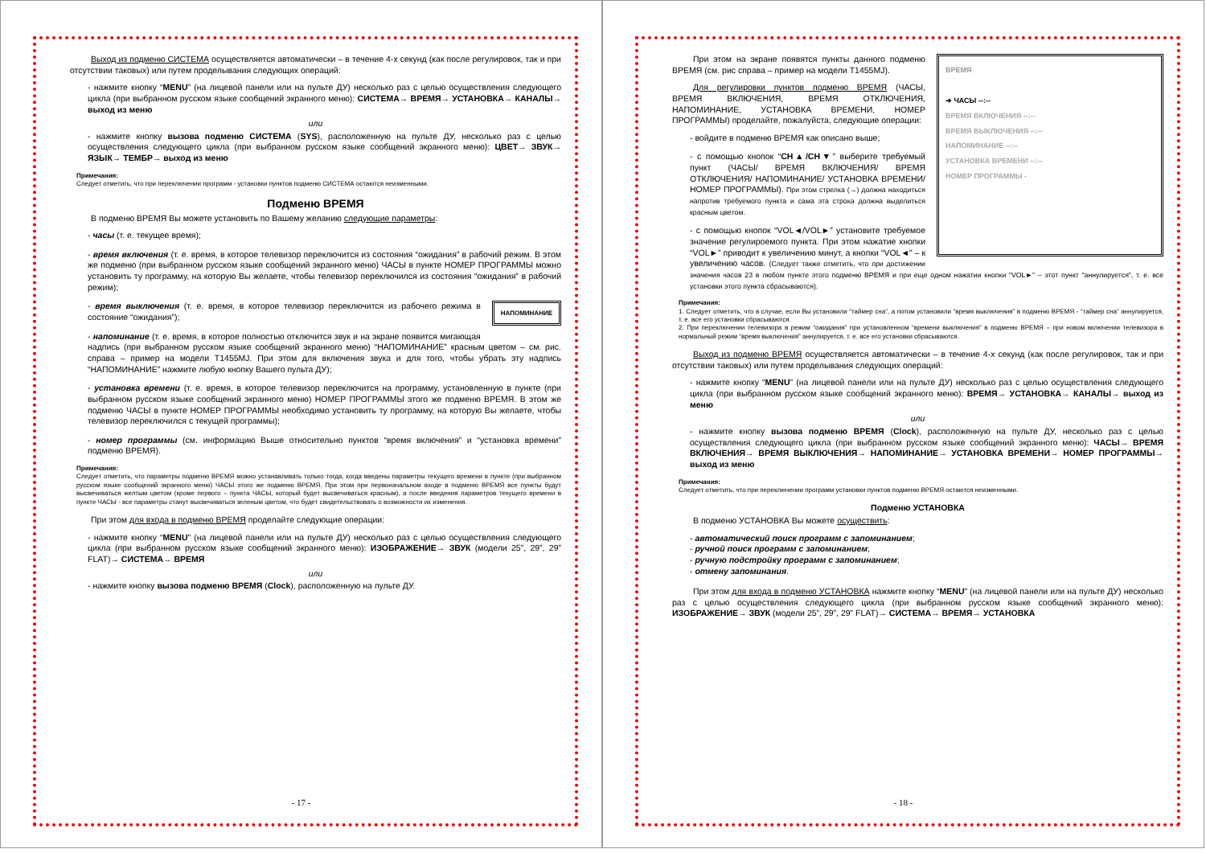Выход из подменю СИСТЕМА осуществляется автоматически – в течение 4-х секунд (как после регулировок, так и при отсутствии таковых) или путем проделывания следующих операций:
- нажмите кнопку “MENU” (на лицевой панели или на пульте ДУ) несколько раз с целью осуществления следующего цикла (при выбранном русском языке сообщений экранного меню): СИСТЕМА→ ВРЕМЯ→ УСТАНОВКА→ КАНАЛЫ→ выход из меню
или
- нажмите кнопку вызова подменю СИСТЕМА (SYS), расположенную на пульте ДУ, несколько раз с целью осуществления следующего цикла (при выбранном русском языке сообщений экранного меню): ЦВЕТ→ ЗВУК→ ЯЗЫК→ ТЕМБР→ выход из меню
Примечания:
Следует отметить, что при переключении программ - установки пунктов подменю СИСТЕМА остаются неизменными.
Подменю ВРЕМЯ
В подменю ВРЕМЯ Вы можете установить по Вашему желанию следующие параметры:
- часы (т. е. текущее время);
- время включения (т. е. время, в которое телевизор переключится из состояния “ожидания” в рабочий режим. В этом же подменю (при выбранном русском языке сообщений экранного меню) ЧАСЫ в пункте НОМЕР ПРОГРАММЫ можно установить ту программу, на которую Вы желаете, чтобы телевизор переключился из состояния “ожидания” в рабочий режим);
НАПОМИНАНИЕ
- время выключения (т. е. время, в которое телевизор переключится из рабочего режима в состояние “ожидания”);
- напоминание (т. е. время, в которое полностью отключится звук и на экране появится мигающая надпись (при выбранном русском языке сообщений экранного меню) “НАПОМИНАНИЕ” красным цветом – см. рис. справа – пример на модели T1455MJ. При этом для включения звука и для того, чтобы убрать эту надпись “НАПОМИНАНИЕ” нажмите любую кнопку Вашего пульта ДУ);
- установка времени (т. е. время, в которое телевизор переключится на программу, установленную в пункте (при выбранном русском языке сообщений экранного меню) НОМЕР ПРОГРАММЫ этого же подменю ВРЕМЯ. В этом же подменю ЧАСЫ в пункте НОМЕР ПРОГРАММЫ необходимо установить ту программу, на которую Вы желаете, чтобы телевизор переключился с текущей программы);
- номер программы (см. информацию Выше относительно пунктов “время включения” и “установка времени” подменю ВРЕМЯ).
Примечания:
Следует отметить, что параметры подменю ВРЕМЯ можно устанавливать только тогда, когда введены параметры текущего времени в пункте (при выбранном русском языке сообщений экранного меню) ЧАСЫ этого же подменю ВРЕМЯ. При этом при первоначальном входе в подменю ВРЕМЯ все пункты будут высвечиваться желтым цветом (кроме первого – пункта ЧАСЫ, который будет высвечиваться красным), а после введения параметров текущего времени в пункте ЧАСЫ - все параметры станут высвечиваться зеленым цветом, что будет свидетельствовать о возможности их изменения.
При этом для входа в подменю ВРЕМЯ проделайте следующие операции:
- нажмите кнопку “MENU” (на лицевой панели или на пульте ДУ) несколько раз с целью осуществления следующего цикла (при выбранном русском языке сообщений экранного меню): ИЗОБРАЖЕНИЕ→ ЗВУК (модели 25”, 29”, 29” FLAT)→ СИСТЕМА→ ВРЕМЯ
или
- нажмите кнопку вызова подменю ВРЕМЯ (Clock), расположенную на пульте ДУ.
- 17 -
ВРЕМЯ
➔ ЧАСЫ --:--
ВРЕМЯ ВКЛЮЧЕНИЯ --:--
ВРЕМЯ ВЫКЛЮЧЕНИЯ --:--
НАПОМИНАНИЕ --:--
УСТАНОВКА ВРЕМЕНИ --:--
НОМЕР ПРОГРАММЫ -
При этом на экране появятся пункты данного подменю ВРЕМЯ (см. рис справа – пример на модели T1455MJ).
Для регулировки пунктов подменю ВРЕМЯ (ЧАСЫ, ВРЕМЯ ВКЛЮЧЕНИЯ, ВРЕМЯ ОТКЛЮЧЕНИЯ, НАПОМИНАНИЕ, УСТАНОВКА ВРЕМЕНИ, НОМЕР ПРОГРАММЫ) проделайте, пожалуйста, следующие операции:
- войдите в подменю ВРЕМЯ как описано выше;
- с помощью кнопок “CH▲/CH▼” выберите требуемый пункт (ЧАСЫ/ ВРЕМЯ ВКЛЮЧЕНИЯ/ ВРЕМЯ ОТКЛЮЧЕНИЯ/ НАПОМИНАНИЕ/ УСТАНОВКА ВРЕМЕНИ/ НОМЕР ПРОГРАММЫ). При этом стрелка (→) должна находиться напротив требуемого пункта и сама эта строка должна выделиться красным цветом.
- с помощью кнопок “VOL◄/VOL►” установите требуемое значение регулироемого пункта. При этом нажатие кнопки “VOL►” приводит к увеличению минут, а кнопки “VOL◄” – к увеличению часов. (Следует также отметить, что при достижении значения часов 23 в любом пункте этого подменю ВРЕМЯ и при еще одном нажатии кнопки “VOL►” – этот пункт “аннулируется”, т. е. все установки этого пункта сбрасываются).
Примечания:
1. Следует отметить, что в случае, если Вы установили “таймер сна”, а потом установили “время выключения” в подменю ВРЕМЯ - “таймер сна” аннулируется, т. е. все его установки сбрасываются.
2. При переключении телевизора в режим “ожидания” при установленном “времени выключения” в подменю ВРЕМЯ – при новом включении телевизора в нормальный режим “время выключения” аннулируется, т. е. все его установки сбрасываются.
Выход из подменю ВРЕМЯ осуществляется автоматически – в течение 4-х секунд (как после регулировок, так и при отсутствии таковых) или путем проделывания следующих операций:
- нажмите кнопку “MENU” (на лицевой панели или на пульте ДУ) несколько раз с целью осуществления следующего цикла (при выбранном русском языке сообщений экранного меню): ВРЕМЯ→ УСТАНОВКА→ КАНАЛЫ→ выход из меню
или
- нажмите кнопку вызова подменю ВРЕМЯ (Clock), расположенную на пульте ДУ, несколько раз с целью осуществления следующего цикла (при выбранном русском языке сообщений экранного меню): ЧАСЫ→ ВРЕМЯ ВКЛЮЧЕНИЯ→ ВРЕМЯ ВЫКЛЮЧЕНИЯ→ НАПОМИНАНИЕ→ УСТАНОВКА ВРЕМЕНИ→ НОМЕР ПРОГРАММЫ→ выход из меню
Примечания:
Следует отметить, что при переключении программ установки пунктов подменю ВРЕМЯ остаются неизменными.
Подменю УСТАНОВКА
В подменю УСТАНОВКА Вы можете осуществить:
- автоматический поиск программ с запоминанием;
- ручной поиск программ с запоминанием;
- ручную подстройку программ с запоминанием;
- отмену запоминания.
При этом для входа в подменю УСТАНОВКА нажмите кнопку “MENU” (на лицевой панели или на пульте ДУ) несколько раз с целью осуществления следующего цикла (при выбранном русском языке сообщений экранного меню): ИЗОБРАЖЕНИЕ→ ЗВУК (модели 25”, 29”, 29” FLAT)→ СИСТЕМА→ ВРЕМЯ→ УСТАНОВКА
- 18 -